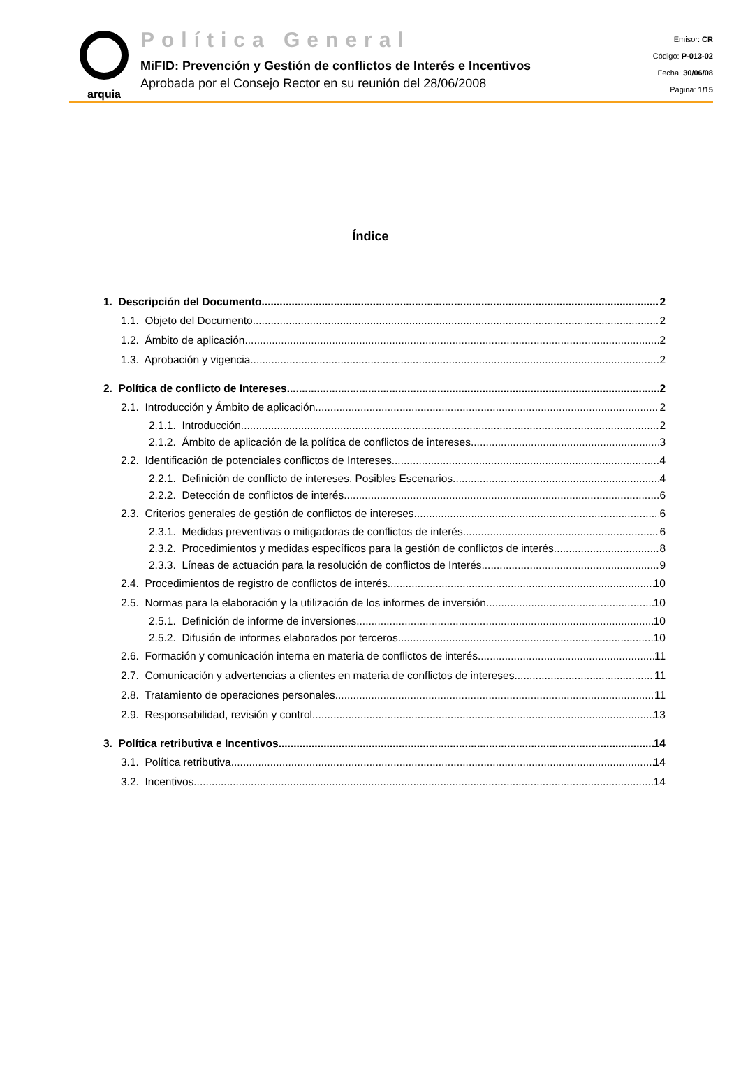arquia
Política General
MiFID: Prevención y Gestión de conflictos de Interés e Incentivos
Aprobada por el Consejo Rector en su reunión del 28/06/2008
Emisor: CR
Código: P-013-02
Fecha: 30/06/08
Página: 1/15
Índice
1. Descripción del Documento 2
1.1. Objeto del Documento 2
1.2. Ámbito de aplicación 2
1.3. Aprobación y vigencia 2
2. Política de conflicto de Intereses 2
2.1. Introducción y Ámbito de aplicación 2
2.1.1. Introducción 2
2.1.2. Ámbito de aplicación de la política de conflictos de intereses 3
2.2. Identificación de potenciales conflictos de Intereses 4
2.2.1. Definición de conflicto de intereses. Posibles Escenarios 4
2.2.2. Detección de conflictos de interés 6
2.3. Criterios generales de gestión de conflictos de intereses 6
2.3.1. Medidas preventivas o mitigadoras de conflictos de interés 6
2.3.2. Procedimientos y medidas específicos para la gestión de conflictos de interés 8
2.3.3. Líneas de actuación para la resolución de conflictos de Interés 9
2.4. Procedimientos de registro de conflictos de interés 10
2.5. Normas para la elaboración y la utilización de los informes de inversión 10
2.5.1. Definición de informe de inversiones 10
2.5.2. Difusión de informes elaborados por terceros 10
2.6. Formación y comunicación interna en materia de conflictos de interés 11
2.7. Comunicación y advertencias a clientes en materia de conflictos de intereses 11
2.8. Tratamiento de operaciones personales 11
2.9. Responsabilidad, revisión y control 13
3. Política retributiva e Incentivos 14
3.1. Política retributiva 14
3.2. Incentivos 14